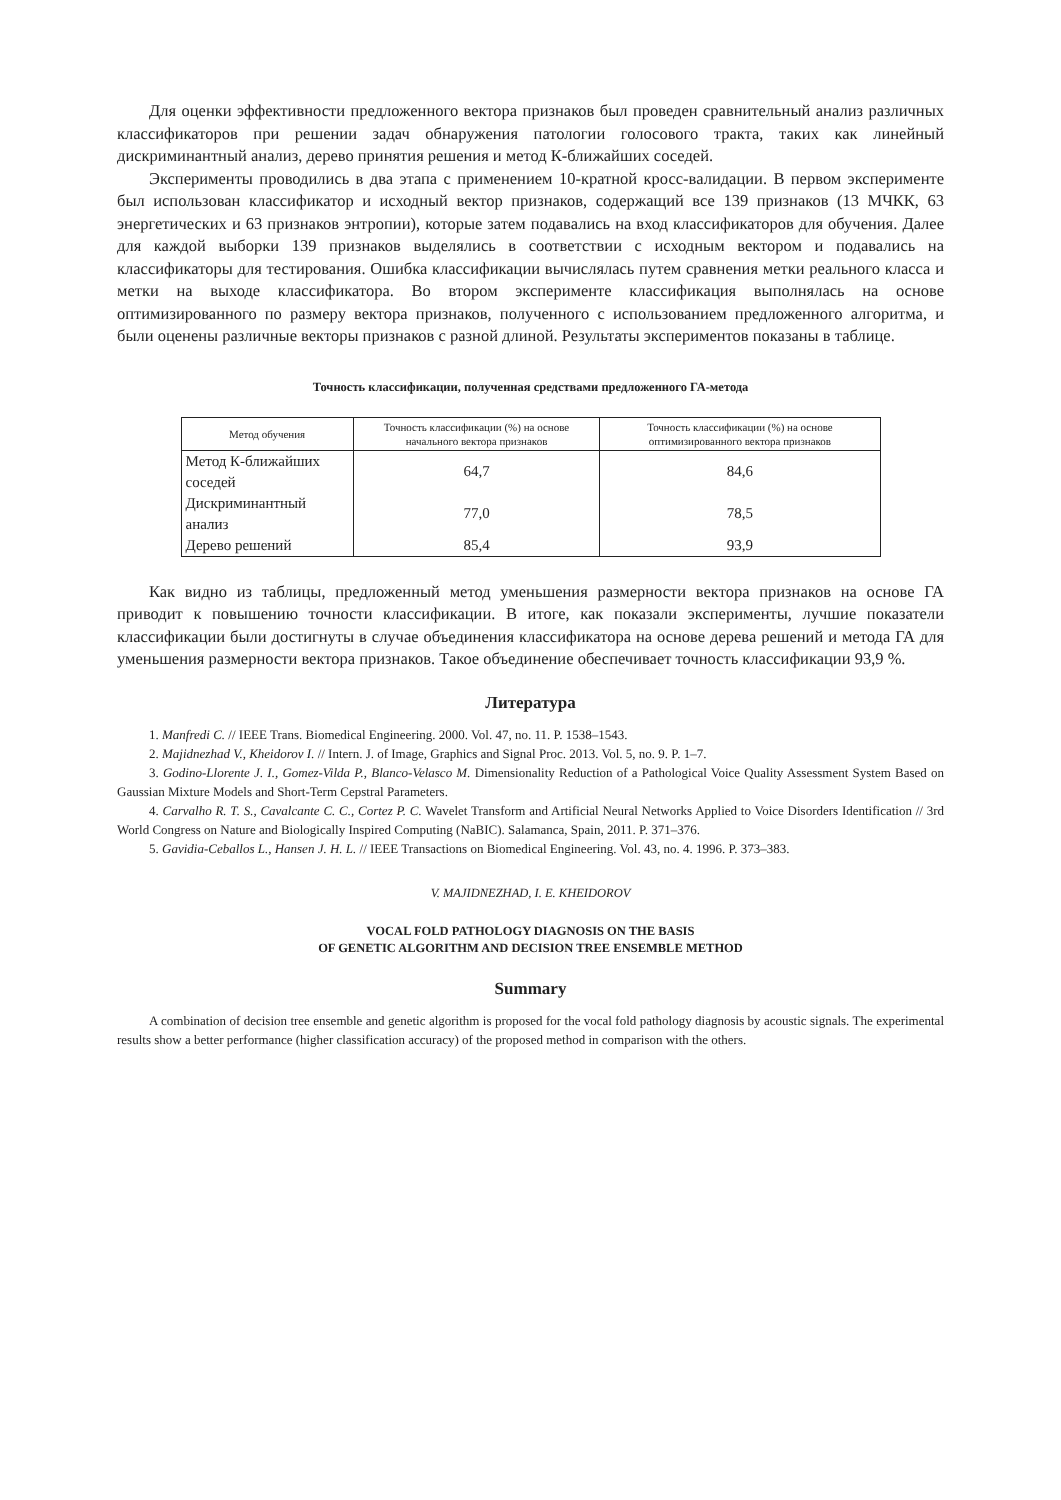Для оценки эффективности предложенного вектора признаков был проведен сравнительный анализ различных классификаторов при решении задач обнаружения патологии голосового тракта, таких как линейный дискриминантный анализ, дерево принятия решения и метод К-ближайших соседей.
Эксперименты проводились в два этапа с применением 10-кратной кросс-валидации. В первом эксперименте был использован классификатор и исходный вектор признаков, содержащий все 139 признаков (13 МЧКК, 63 энергетических и 63 признаков энтропии), которые затем подавались на вход классификаторов для обучения. Далее для каждой выборки 139 признаков выделялись в соответствии с исходным вектором и подавались на классификаторы для тестирования. Ошибка классификации вычислялась путем сравнения метки реального класса и метки на выходе классификатора. Во втором эксперименте классификация выполнялась на основе оптимизированного по размеру вектора признаков, полученного с использованием предложенного алгоритма, и были оценены различные векторы признаков с разной длиной. Результаты экспериментов показаны в таблице.
Точность классификации, полученная средствами предложенного ГА-метода
| Метод обучения | Точность классификации (%) на основе начального вектора признаков | Точность классификации (%) на основе оптимизированного вектора признаков |
| --- | --- | --- |
| Метод К-ближайших соседей | 64,7 | 84,6 |
| Дискриминантный анализ | 77,0 | 78,5 |
| Дерево решений | 85,4 | 93,9 |
Как видно из таблицы, предложенный метод уменьшения размерности вектора признаков на основе ГА приводит к повышению точности классификации. В итоге, как показали эксперименты, лучшие показатели классификации были достигнуты в случае объединения классификатора на основе дерева решений и метода ГА для уменьшения размерности вектора признаков. Такое объединение обеспечивает точность классификации 93,9 %.
Литература
1. Manfredi C. // IEEE Trans. Biomedical Engineering. 2000. Vol. 47, no. 11. P. 1538–1543.
2. Majidnezhad V., Kheidorov I. // Intern. J. of Image, Graphics and Signal Proc. 2013. Vol. 5, no. 9. P. 1–7.
3. Godino-Llorente J. I., Gomez-Vilda P., Blanco-Velasco M. Dimensionality Reduction of a Pathological Voice Quality Assessment System Based on Gaussian Mixture Models and Short-Term Cepstral Parameters.
4. Carvalho R. T. S., Cavalcante C. C., Cortez P. C. Wavelet Transform and Artificial Neural Networks Applied to Voice Disorders Identification // 3rd World Congress on Nature and Biologically Inspired Computing (NaBIC). Salamanca, Spain, 2011. P. 371–376.
5. Gavidia-Ceballos L., Hansen J. H. L. // IEEE Transactions on Biomedical Engineering. Vol. 43, no. 4. 1996. P. 373–383.
V. MAJIDNEZHAD, I. E. KHEIDOROV
VOCAL FOLD PATHOLOGY DIAGNOSIS ON THE BASIS
OF GENETIC ALGORITHM AND DECISION TREE ENSEMBLE METHOD
Summary
A combination of decision tree ensemble and genetic algorithm is proposed for the vocal fold pathology diagnosis by acoustic signals. The experimental results show a better performance (higher classification accuracy) of the proposed method in comparison with the others.